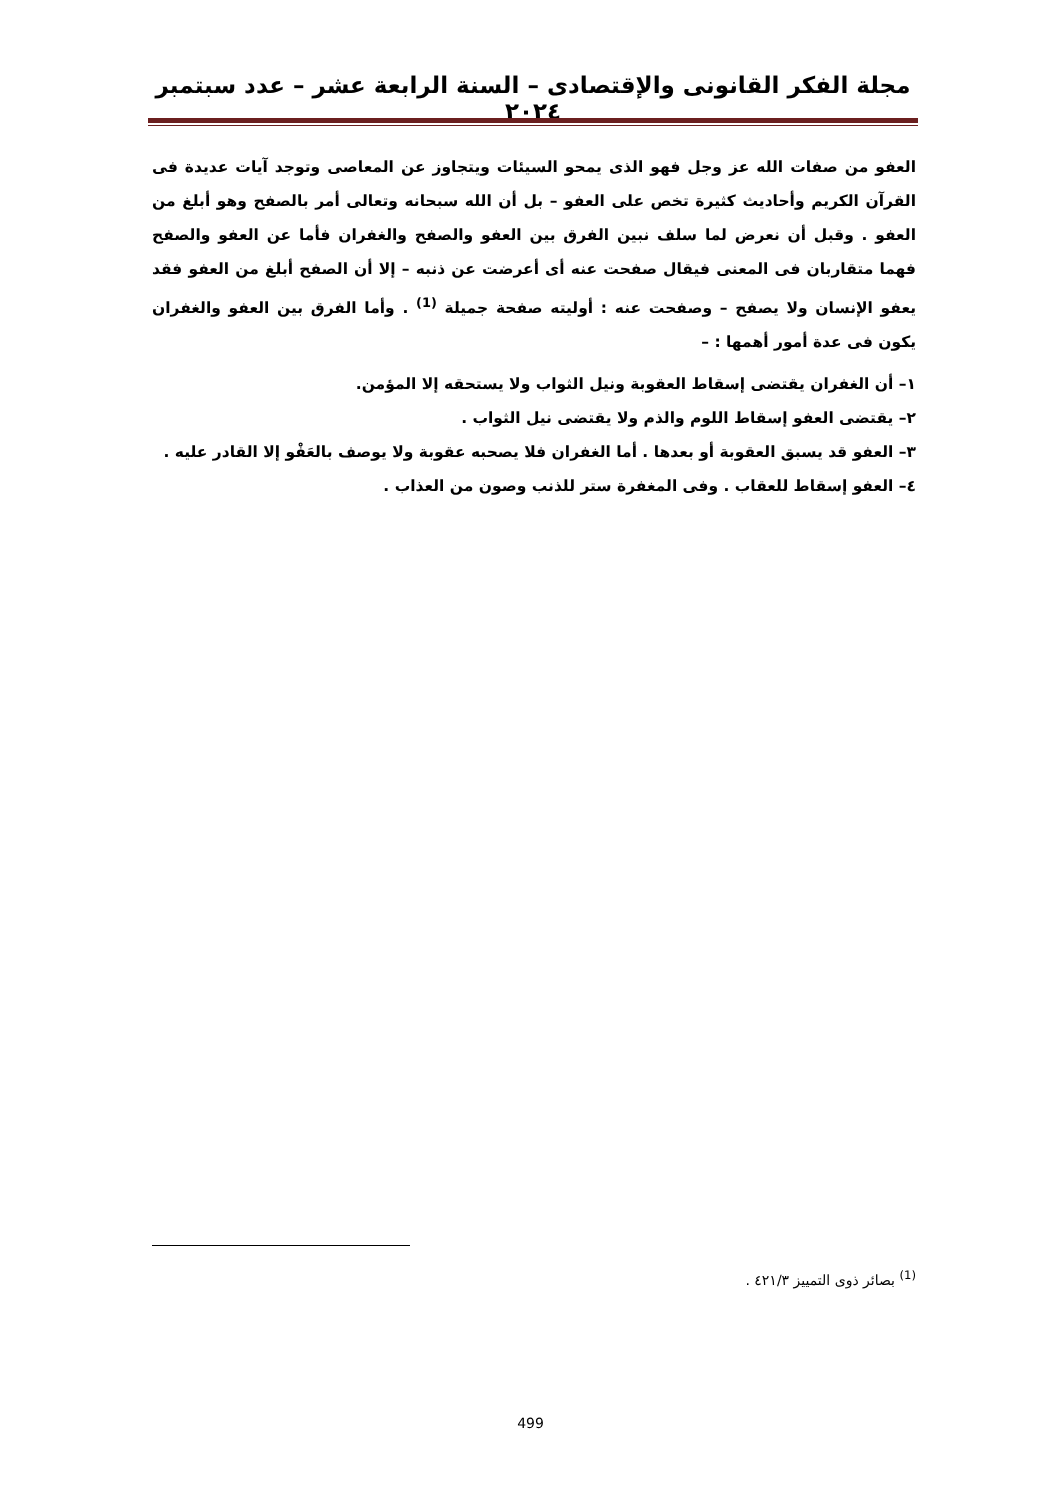مجلة الفكر القانونى والإقتصادى – السنة الرابعة عشر – عدد سبتمبر ٢٠٢٤
العفو من صفات الله عز وجل فهو الذى يمحو السيئات ويتجاوز عن المعاصى وتوجد آيات عديدة فى القرآن الكريم وأحاديث كثيرة تخص على العفو – بل أن الله سبحانه وتعالى أمر بالصفح وهو أبلغ من العفو . وقبل أن نعرض لما سلف نبين الفرق بين العفو والصفح والغفران فأما عن العفو والصفح فهما متقاربان فى المعنى فيقال صفحت عنه أى أعرضت عن ذنبه – إلا أن الصفح أبلغ من العفو فقد يعفو الإنسان ولا يصفح – وصفحت عنه : أوليته صفحة جميلة <sup>(1)</sup> . وأما الفرق بين العفو والغفران يكون فى عدة أمور أهمها : –
١– أن الغفران يقتضى إسقاط العقوبة ونيل الثواب ولا يستحقه إلا المؤمن.
٢– يقتضى العفو إسقاط اللوم والذم ولا يقتضى نيل الثواب .
٣– العفو قد يسبق العقوبة أو بعدها . أما الغفران فلا يصحبه عقوبة ولا يوصف بالعَفْو إلا القادر عليه .
٤– العفو إسقاط للعقاب . وفى المغفرة ستر للذنب وصون من العذاب .
<sup>(1)</sup> بصائر ذوى التمييز ٤٢١/٣ .
499